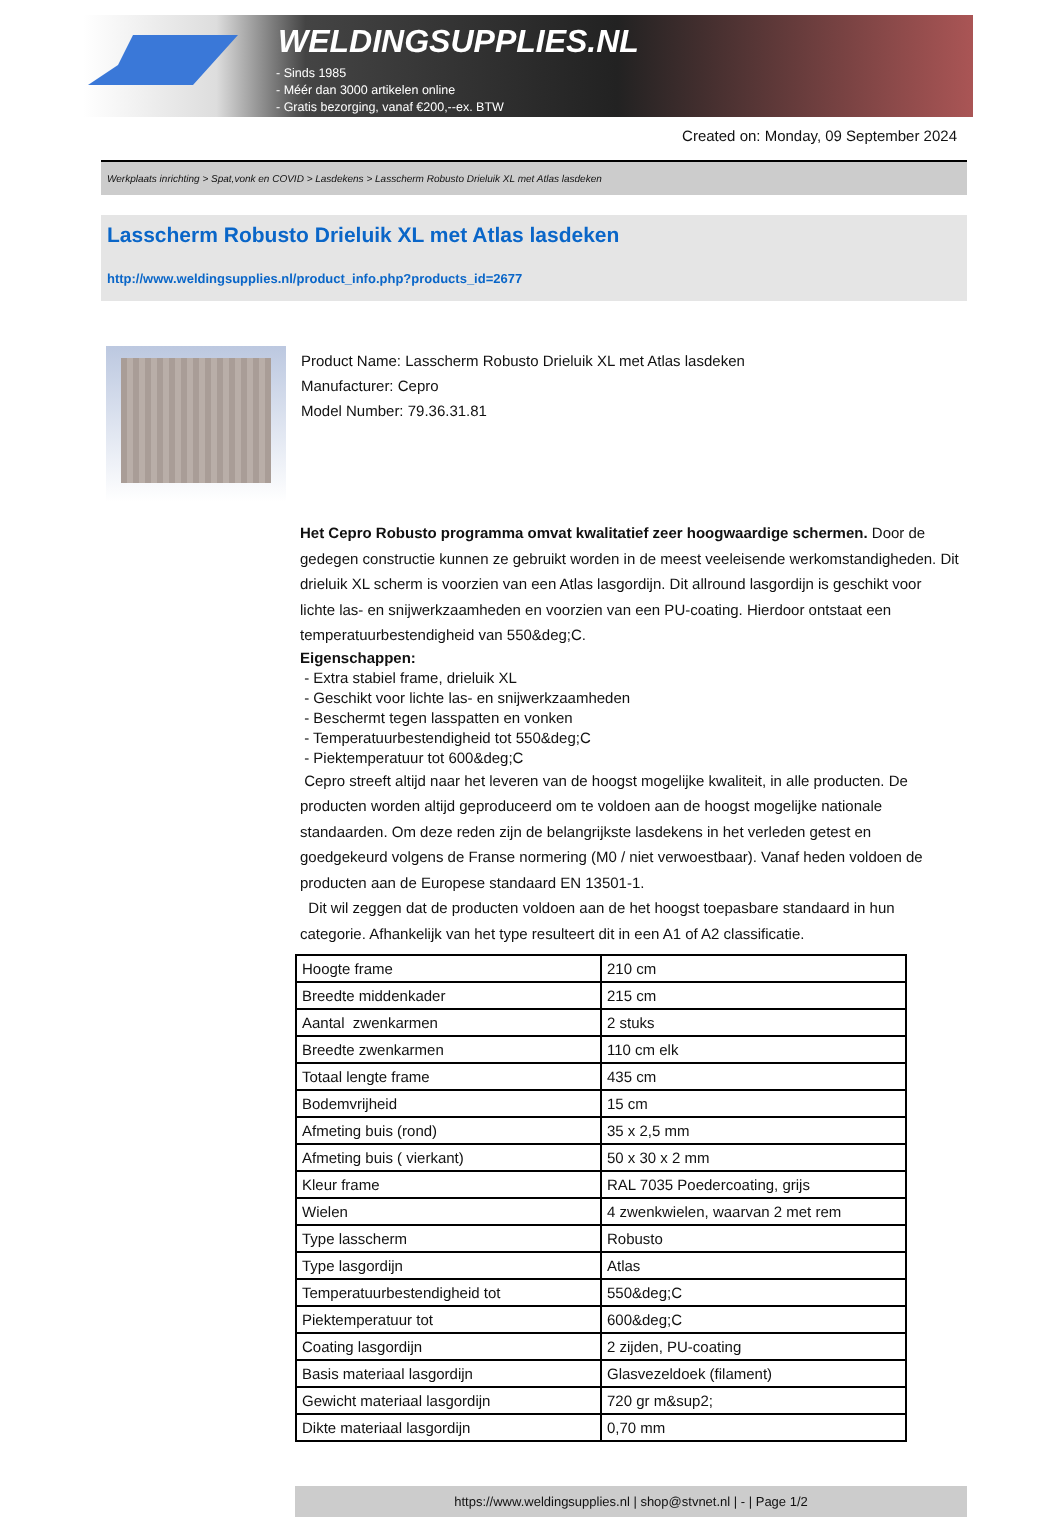WELDINGSUPPLIES.NL
- Sinds 1985
- Méér dan 3000 artikelen online
- Gratis bezorging, vanaf €200,--ex. BTW
Created on: Monday, 09 September 2024
Werkplaats inrichting > Spat,vonk en COVID > Lasdekens > Lasscherm Robusto Drieluik XL met Atlas lasdeken
Lasscherm Robusto Drieluik XL met Atlas lasdeken
http://www.weldingsupplies.nl/product_info.php?products_id=2677
Product Name: Lasscherm Robusto Drieluik XL met Atlas lasdeken
Manufacturer: Cepro
Model Number: 79.36.31.81
Het Cepro Robusto programma omvat kwalitatief zeer hoogwaardige schermen. Door de gedegen constructie kunnen ze gebruikt worden in de meest veeleisende werkomstandigheden. Dit drieluik XL scherm is voorzien van een Atlas lasgordijn. Dit allround lasgordijn is geschikt voor lichte las- en snijwerkzaamheden en voorzien van een PU-coating. Hierdoor ontstaat een temperatuurbestendigheid van 550&deg;C.
Eigenschappen:
- Extra stabiel frame, drieluik XL
- Geschikt voor lichte las- en snijwerkzaamheden
- Beschermt tegen lasspatten en vonken
- Temperatuurbestendigheid tot 550&deg;C
- Piektemperatuur tot 600&deg;C
Cepro streeft altijd naar het leveren van de hoogst mogelijke kwaliteit, in alle producten. De producten worden altijd geproduceerd om te voldoen aan de hoogst mogelijke nationale standaarden. Om deze reden zijn de belangrijkste lasdekens in het verleden getest en goedgekeurd volgens de Franse normering (M0 / niet verwoestbaar). Vanaf heden voldoen de producten aan de Europese standaard EN 13501-1.
Dit wil zeggen dat de producten voldoen aan de het hoogst toepasbare standaard in hun categorie. Afhankelijk van het type resulteert dit in een A1 of A2 classificatie.
| Hoogte frame | 210 cm |
| Breedte middenkader | 215 cm |
| Aantal zwenkarmen | 2 stuks |
| Breedte zwenkarmen | 110 cm elk |
| Totaal lengte frame | 435 cm |
| Bodemvrijheid | 15 cm |
| Afmeting buis (rond) | 35 x 2,5 mm |
| Afmeting buis ( vierkant) | 50 x 30 x 2 mm |
| Kleur frame | RAL 7035 Poedercoating, grijs |
| Wielen | 4 zwenkwielen, waarvan 2 met rem |
| Type lasscherm | Robusto |
| Type lasgordijn | Atlas |
| Temperatuurbestendigheid tot | 550&deg;C |
| Piektemperatuur tot | 600&deg;C |
| Coating lasgordijn | 2 zijden, PU-coating |
| Basis materiaal lasgordijn | Glasvezeldoek (filament) |
| Gewicht materiaal lasgordijn | 720 gr m&sup2; |
| Dikte materiaal lasgordijn | 0,70 mm |
https://www.weldingsupplies.nl | shop@stvnet.nl | - | Page 1/2